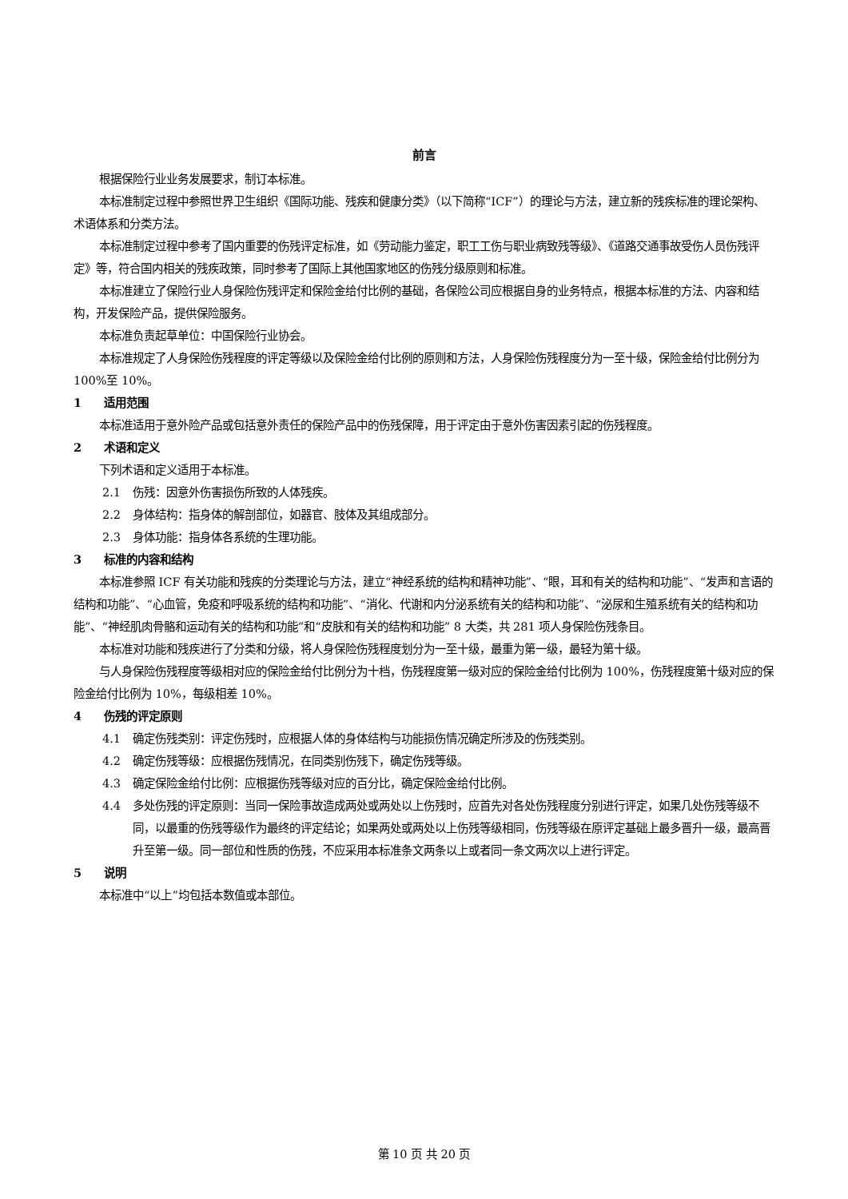前言
根据保险行业业务发展要求，制订本标准。
本标准制定过程中参照世界卫生组织《国际功能、残疾和健康分类》（以下简称“ICF”）的理论与方法，建立新的残疾标准的理论架构、术语体系和分类方法。
本标准制定过程中参考了国内重要的伤残评定标准，如《劳动能力鉴定，职工工伤与职业病致残等级》、《道路交通事故受伤人员伤残评定》等，符合国内相关的残疾政策，同时参考了国际上其他国家地区的伤残分级原则和标准。
本标准建立了保险行业人身保险伤残评定和保险金给付比例的基础，各保险公司应根据自身的业务特点，根据本标准的方法、内容和结构，开发保险产品，提供保险服务。
本标准负责起草单位：中国保险行业协会。
本标准规定了人身保险伤残程度的评定等级以及保险金给付比例的原则和方法，人身保险伤残程度分为一至十级，保险金给付比例分为 100%至 10%。
1 适用范围
本标准适用于意外险产品或包括意外责任的保险产品中的伤残保障，用于评定由于意外伤害因素引起的伤残程度。
2 术语和定义
下列术语和定义适用于本标准。
2.1 伤残：因意外伤害损伤所致的人体残疾。
2.2 身体结构：指身体的解剖部位，如器官、肢体及其组成部分。
2.3 身体功能：指身体各系统的生理功能。
3 标准的内容和结构
本标准参照 ICF 有关功能和残疾的分类理论与方法，建立“神经系统的结构和精神功能”、“眼，耳和有关的结构和功能”、“发声和言语的结构和功能”、“心血管，免疫和呼吸系统的结构和功能”、“消化、代谢和内分泌系统有关的结构和功能”、“泌尿和生殖系统有关的结构和功能”、“神经肌肉骨骼和运动有关的结构和功能”和“皮肤和有关的结构和功能” 8 大类，共 281 项人身保险伤残条目。
本标准对功能和残疾进行了分类和分级，将人身保险伤残程度划分为一至十级，最重为第一级，最轻为第十级。
与人身保险伤残程度等级相对应的保险金给付比例分为十档，伤残程度第一级对应的保险金给付比例为 100%，伤残程度第十级对应的保险金给付比例为 10%，每级相差 10%。
4 伤残的评定原则
4.1 确定伤残类别：评定伤残时，应根据人体的身体结构与功能损伤情况确定所涉及的伤残类别。
4.2 确定伤残等级：应根据伤残情况，在同类别伤残下，确定伤残等级。
4.3 确定保险金给付比例：应根据伤残等级对应的百分比，确定保险金给付比例。
4.4 多处伤残的评定原则：当同一保险事故造成两处或两处以上伤残时，应首先对各处伤残程度分别进行评定，如果几处伤残等级不同，以最重的伤残等级作为最终的评定结论；如果两处或两处以上伤残等级相同，伤残等级在原评定基础上最多晋升一级，最高晋升至第一级。同一部位和性质的伤残，不应采用本标准条文两条以上或者同一条文两次以上进行评定。
5 说明
本标准中“以上”均包括本数值或本部位。
第 10 页 共 20 页